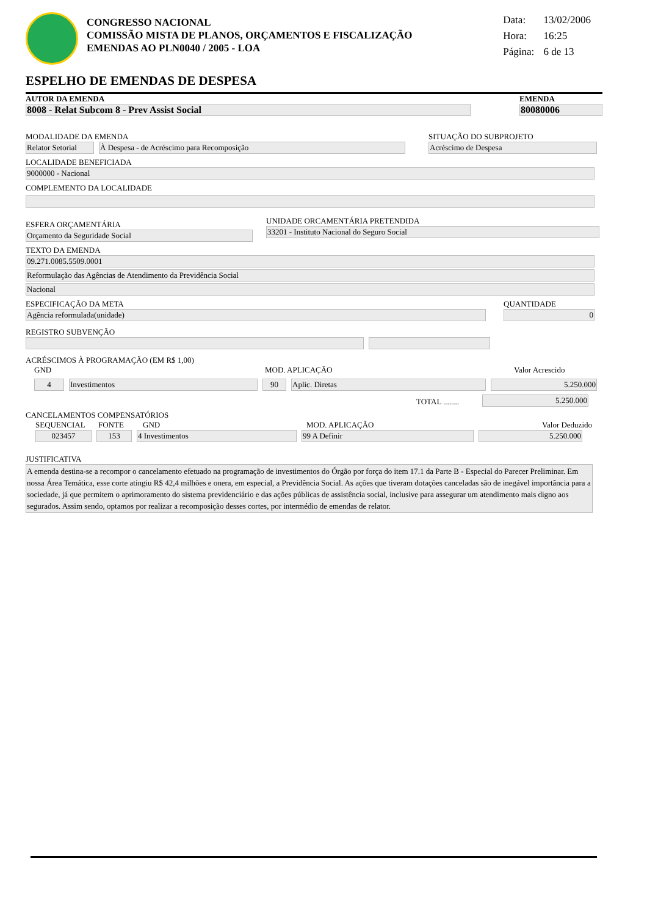CONGRESSO NACIONAL
COMISSÃO MISTA DE PLANOS, ORÇAMENTOS E FISCALIZAÇÃO
EMENDAS AO PLN0040 / 2005 - LOA
Data: 13/02/2006
Hora: 16:25
Página: 6 de 13
ESPELHO DE EMENDAS DE DESPESA
AUTOR DA EMENDA
8008 - Relat Subcom 8 - Prev Assist Social
EMENDA
80080006
MODALIDADE DA EMENDA
Relator Setorial
À Despesa - de Acréscimo para Recomposição
SITUAÇÃO DO SUBPROJETO
Acréscimo de Despesa
LOCALIDADE BENEFICIADA
9000000 - Nacional
COMPLEMENTO DA LOCALIDADE
ESFERA ORÇAMENTÁRIA
Orçamento da Seguridade Social
UNIDADE ORCAMENTÁRIA PRETENDIDA
33201 - Instituto Nacional do Seguro Social
TEXTO DA EMENDA
09.271.0085.5509.0001
Reformulação das Agências de Atendimento da Previdência Social
Nacional
ESPECIFICAÇÃO DA META
Agência reformulada(unidade)
QUANTIDADE
0
REGISTRO SUBVENÇÃO
ACRÉSCIMOS À PROGRAMAÇÃO (EM R$ 1,00)
GND
MOD. APLICAÇÃO
Valor Acrescido
4
Investimentos
90
Aplic. Diretas
5.250.000
TOTAL ........
5.250.000
CANCELAMENTOS COMPENSATÓRIOS
SEQUENCIAL
FONTE
GND
MOD. APLICAÇÃO
Valor Deduzido
023457
153
4 Investimentos
99 A Definir
5.250.000
JUSTIFICATIVA
A emenda destina-se a recompor o cancelamento efetuado na programação de investimentos do Órgão por força do item 17.1 da Parte B - Especial do Parecer Preliminar. Em nossa Área Temática, esse corte atingiu R$ 42,4 milhões e onera, em especial, a Previdência Social. As ações que tiveram dotações canceladas são de inegável importância para a sociedade, já que permitem o aprimoramento do sistema previdenciário e das ações públicas de assistência social, inclusive para assegurar um atendimento mais digno aos segurados. Assim sendo, optamos por realizar a recomposição desses cortes, por intermédio de emendas de relator.